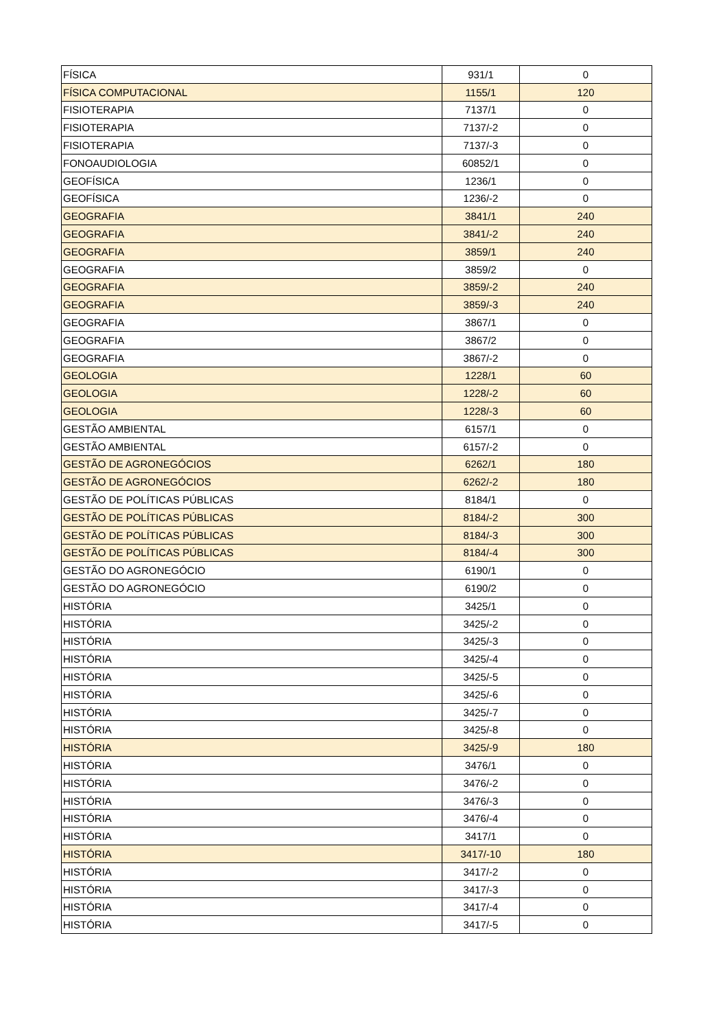| FÍSICA | 931/1 | 0 |
| FÍSICA COMPUTACIONAL | 1155/1 | 120 |
| FISIOTERAPIA | 7137/1 | 0 |
| FISIOTERAPIA | 7137/-2 | 0 |
| FISIOTERAPIA | 7137/-3 | 0 |
| FONOAUDIOLOGIA | 60852/1 | 0 |
| GEOFÍSICA | 1236/1 | 0 |
| GEOFÍSICA | 1236/-2 | 0 |
| GEOGRAFIA | 3841/1 | 240 |
| GEOGRAFIA | 3841/-2 | 240 |
| GEOGRAFIA | 3859/1 | 240 |
| GEOGRAFIA | 3859/2 | 0 |
| GEOGRAFIA | 3859/-2 | 240 |
| GEOGRAFIA | 3859/-3 | 240 |
| GEOGRAFIA | 3867/1 | 0 |
| GEOGRAFIA | 3867/2 | 0 |
| GEOGRAFIA | 3867/-2 | 0 |
| GEOLOGIA | 1228/1 | 60 |
| GEOLOGIA | 1228/-2 | 60 |
| GEOLOGIA | 1228/-3 | 60 |
| GESTÃO AMBIENTAL | 6157/1 | 0 |
| GESTÃO AMBIENTAL | 6157/-2 | 0 |
| GESTÃO DE AGRONEGÓCIOS | 6262/1 | 180 |
| GESTÃO DE AGRONEGÓCIOS | 6262/-2 | 180 |
| GESTÃO DE POLÍTICAS PÚBLICAS | 8184/1 | 0 |
| GESTÃO DE POLÍTICAS PÚBLICAS | 8184/-2 | 300 |
| GESTÃO DE POLÍTICAS PÚBLICAS | 8184/-3 | 300 |
| GESTÃO DE POLÍTICAS PÚBLICAS | 8184/-4 | 300 |
| GESTÃO DO AGRONEGÓCIO | 6190/1 | 0 |
| GESTÃO DO AGRONEGÓCIO | 6190/2 | 0 |
| HISTÓRIA | 3425/1 | 0 |
| HISTÓRIA | 3425/-2 | 0 |
| HISTÓRIA | 3425/-3 | 0 |
| HISTÓRIA | 3425/-4 | 0 |
| HISTÓRIA | 3425/-5 | 0 |
| HISTÓRIA | 3425/-6 | 0 |
| HISTÓRIA | 3425/-7 | 0 |
| HISTÓRIA | 3425/-8 | 0 |
| HISTÓRIA | 3425/-9 | 180 |
| HISTÓRIA | 3476/1 | 0 |
| HISTÓRIA | 3476/-2 | 0 |
| HISTÓRIA | 3476/-3 | 0 |
| HISTÓRIA | 3476/-4 | 0 |
| HISTÓRIA | 3417/1 | 0 |
| HISTÓRIA | 3417/-10 | 180 |
| HISTÓRIA | 3417/-2 | 0 |
| HISTÓRIA | 3417/-3 | 0 |
| HISTÓRIA | 3417/-4 | 0 |
| HISTÓRIA | 3417/-5 | 0 |